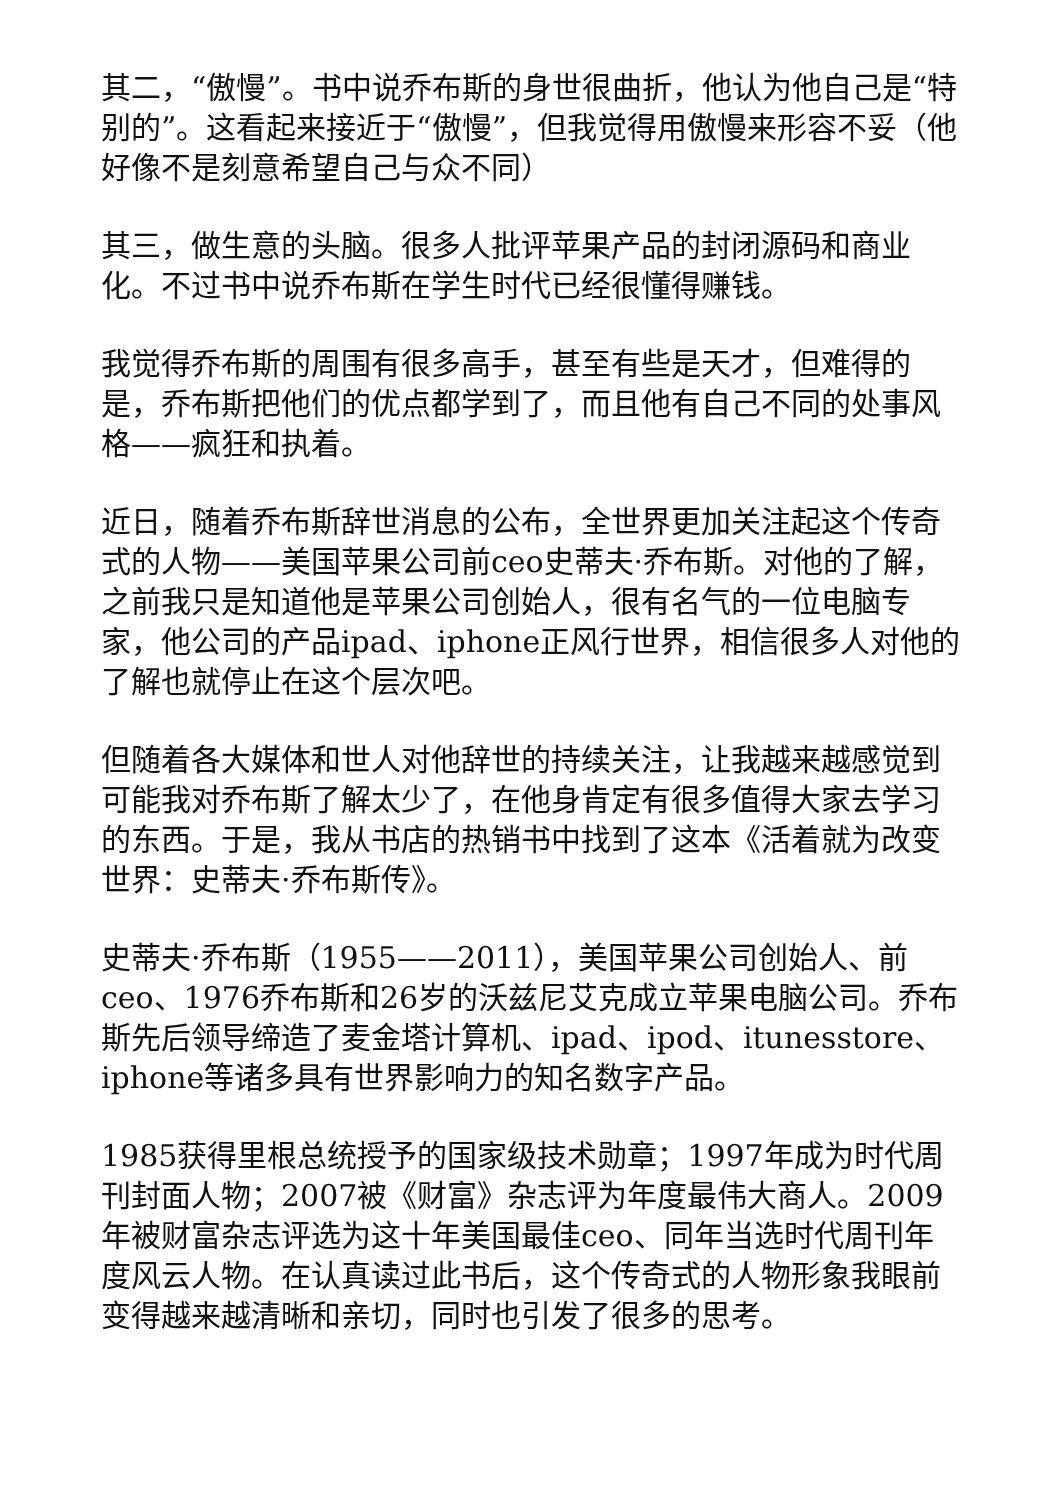其二，“傲慢”。书中说乔布斯的身世很曲折，他认为他自己是“特别的”。这看起来接近于“傲慢”，但我觉得用傲慢来形容不妥（他好像不是刻意希望自己与众不同）
其三，做生意的头脑。很多人批评苹果产品的封闭源码和商业化。不过书中说乔布斯在学生时代已经很懂得赚钱。
我觉得乔布斯的周围有很多高手，甚至有些是天才，但难得的是，乔布斯把他们的优点都学到了，而且他有自己不同的处事风格——疯狂和执着。
近日，随着乔布斯辞世消息的公布，全世界更加关注起这个传奇式的人物——美国苹果公司前ceo史蒂夫·乔布斯。对他的了解，之前我只是知道他是苹果公司创始人，很有名气的一位电脑专家，他公司的产品ipad、iphone正风行世界，相信很多人对他的了解也就停止在这个层次吧。
但随着各大媒体和世人对他辞世的持续关注，让我越来越感觉到可能我对乔布斯了解太少了，在他身肯定有很多值得大家去学习的东西。于是，我从书店的热销书中找到了这本《活着就为改变世界：史蒂夫·乔布斯传》。
史蒂夫·乔布斯（1955——2011），美国苹果公司创始人、前ceo、1976乔布斯和26岁的沃兹尼艾克成立苹果电脑公司。乔布斯先后领导缔造了麦金塔计算机、ipad、ipod、itunesstore、iphone等诸多具有世界影响力的知名数字产品。
1985获得里根总统授予的国家级技术勋章；1997年成为时代周刊封面人物；2007被《财富》杂志评为年度最伟大商人。2009年被财富杂志评选为这十年美国最佳ceo、同年当选时代周刊年度风云人物。在认真读过此书后，这个传奇式的人物形象我眼前变得越来越清晰和亲切，同时也引发了很多的思考。